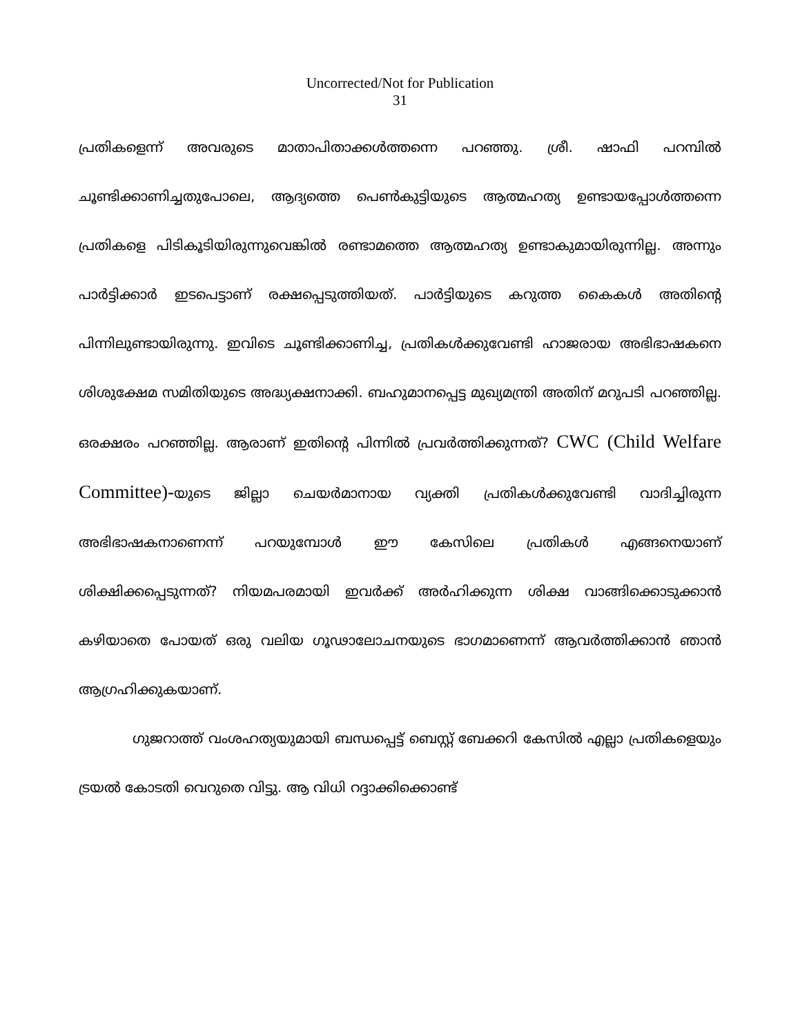Uncorrected/Not for Publication
31
പ്രതികളെന്ന് അവരുടെ മാതാപിതാക്കൾത്തന്നെ പറഞ്ഞു. ശ്രീ. ഷാഫി പറമ്പിൽ ചൂണ്ടിക്കാണിച്ചതുപോലെ, ആദ്യത്തെ പെൺകുട്ടിയുടെ ആത്മഹത്യ ഉണ്ടായപ്പോൾത്തന്നെ പ്രതികളെ പിടികൂടിയിരുന്നുവെങ്കിൽ രണ്ടാമത്തെ ആത്മഹത്യ ഉണ്ടാകുമായിരുന്നില്ല. അന്നും പാർട്ടിക്കാർ ഇടപെട്ടാണ് രക്ഷപ്പെടുത്തിയത്. പാർട്ടിയുടെ കറുത്ത കൈകൾ അതിന്റെ പിന്നിലുണ്ടായിരുന്നു. ഇവിടെ ചൂണ്ടിക്കാണിച്ച, പ്രതികൾക്കുവേണ്ടി ഹാജരായ അഭിഭാഷകനെ ശിശുക്ഷേമ സമിതിയുടെ അദ്ധ്യക്ഷനാക്കി. ബഹുമാനപ്പെട്ട മുഖ്യമന്ത്രി അതിന് മറുപടി പറഞ്ഞില്ല. ഒരക്ഷരം പറഞ്ഞില്ല. ആരാണ് ഇതിന്റെ പിന്നിൽ പ്രവർത്തിക്കുന്നത്? CWC (Child Welfare Committee)-യുടെ ജില്ലാ ചെയർമാനായ വ്യക്തി പ്രതികൾക്കുവേണ്ടി വാദിച്ചിരുന്ന അഭിഭാഷകനാണെന്ന് പറയുമ്പോൾ ഈ കേസിലെ പ്രതികൾ എങ്ങനെയാണ് ശിക്ഷിക്കപ്പെടുന്നത്? നിയമപരമായി ഇവർക്ക് അർഹിക്കുന്ന ശിക്ഷ വാങ്ങിക്കൊടുക്കാൻ കഴിയാതെ പോയത് ഒരു വലിയ ഗൂഢാലോചനയുടെ ഭാഗമാണെന്ന് ആവർത്തിക്കാൻ ഞാൻ ആഗ്രഹിക്കുകയാണ്.
ഗുജറാത്ത് വംശഹത്യയുമായി ബന്ധപ്പെട്ട് ബെസ്റ്റ് ബേക്കറി കേസിൽ എല്ലാ പ്രതികളെയും ട്രയൽ കോടതി വെറുതെ വിട്ടു. ആ വിധി റദ്ദാക്കിക്കൊണ്ട്